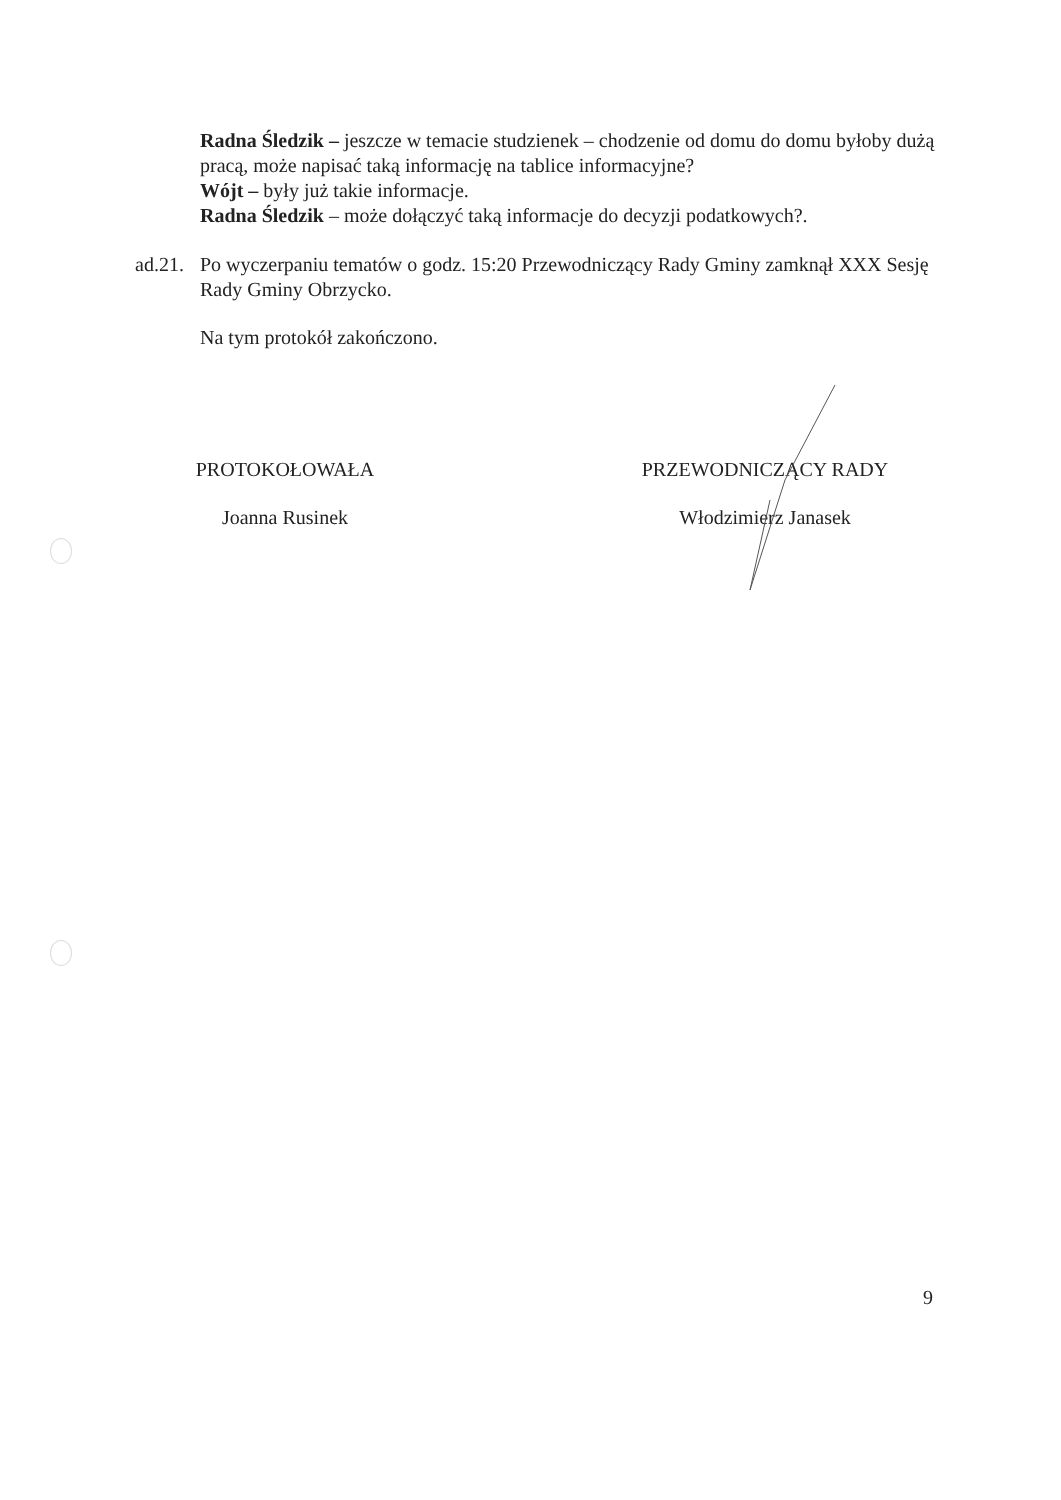Radna Śledzik – jeszcze w temacie studzienek – chodzenie od domu do domu byłoby dużą pracą, może napisać taką informację na tablice informacyjne?
Wójt – były już takie informacje.
Radna Śledzik – może dołączyć taką informacje do decyzji podatkowych?.
ad.21.
Po wyczerpaniu tematów o godz. 15:20 Przewodniczący Rady Gminy zamknął XXX Sesję Rady Gminy Obrzycko.
Na tym protokół zakończono.
PROTOKOŁOWAŁA
Joanna Rusinek
PRZEWODNICZĄCY RADY
Włodzimierz Janasek
9